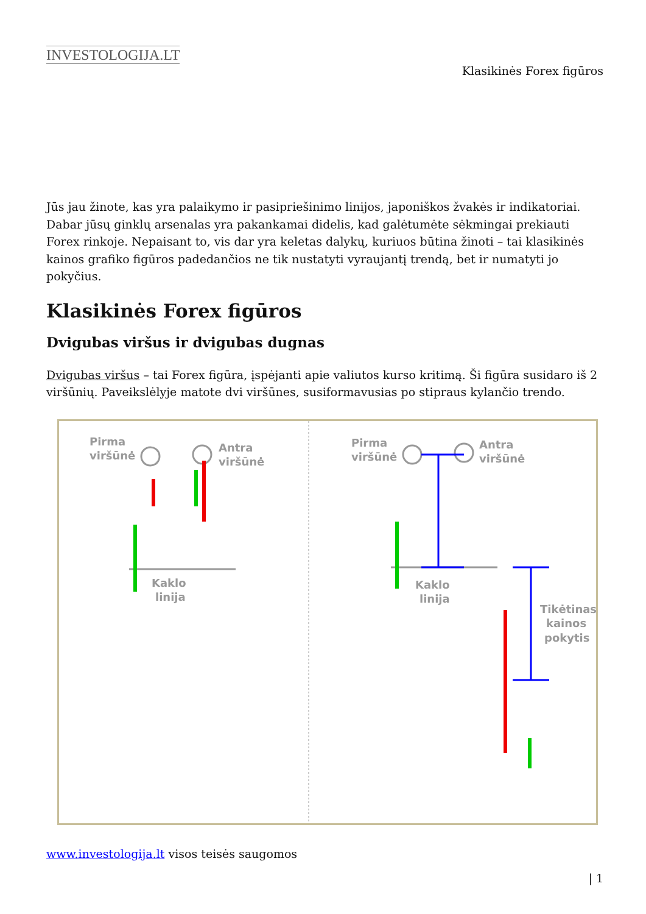INVESTOLOGIJA.LT
Klasikinės Forex figūros
Jūs jau žinote, kas yra palaikymo ir pasipriešinimo linijos, japoniškos žvakės ir indikatoriai. Dabar jūsų ginklų arsenalas yra pakankamai didelis, kad galėtumėte sėkmingai prekiauti Forex rinkoje. Nepaisant to, vis dar yra keletas dalykų, kuriuos būtina žinoti – tai klasikinės kainos grafiko figūros padedančios ne tik nustatyti vyraujantį trendą, bet ir numatyti jo pokyčius.
Klasikinės Forex figūros
Dvigubas viršus ir dvigubas dugnas
Dvigubas viršus – tai Forex figūra, įspėjanti apie valiutos kurso kritimą. Ši figūra susidaro iš 2 viršūnių. Paveikslėlyje matote dvi viršūnes, susiformavusias po stipraus kylančio trendo.
Pirma
viršūnė
Antra
viršūnė
Kaklo
linija
Pirma
viršūnė
Antra
viršūnė
Kaklo
linija
Tikėtinas
kainos
pokytis
www.investologija.lt visos teisės saugomos
| 1